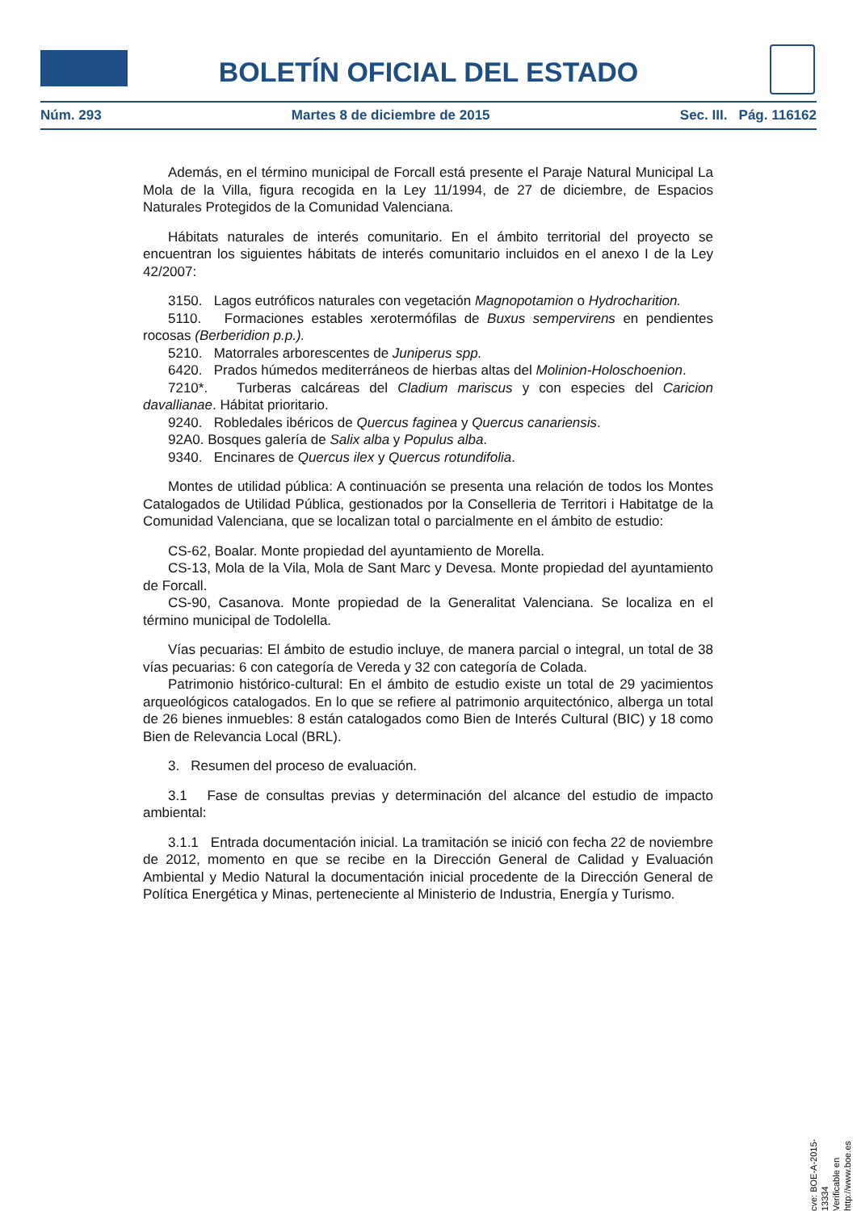BOLETÍN OFICIAL DEL ESTADO
Núm. 293 Martes 8 de diciembre de 2015 Sec. III. Pág. 116162
Además, en el término municipal de Forcall está presente el Paraje Natural Municipal La Mola de la Villa, figura recogida en la Ley 11/1994, de 27 de diciembre, de Espacios Naturales Protegidos de la Comunidad Valenciana.
Hábitats naturales de interés comunitario. En el ámbito territorial del proyecto se encuentran los siguientes hábitats de interés comunitario incluidos en el anexo I de la Ley 42/2007:
3150. Lagos eutróficos naturales con vegetación Magnopotamion o Hydrocharition.
5110. Formaciones estables xerotermófilas de Buxus sempervirens en pendientes rocosas (Berberidion p.p.).
5210. Matorrales arborescentes de Juniperus spp.
6420. Prados húmedos mediterráneos de hierbas altas del Molinion-Holoschoenion.
7210*. Turberas calcáreas del Cladium mariscus y con especies del Caricion davallianae. Hábitat prioritario.
9240. Robledales ibéricos de Quercus faginea y Quercus canariensis.
92A0. Bosques galería de Salix alba y Populus alba.
9340. Encinares de Quercus ilex y Quercus rotundifolia.
Montes de utilidad pública: A continuación se presenta una relación de todos los Montes Catalogados de Utilidad Pública, gestionados por la Conselleria de Territori i Habitatge de la Comunidad Valenciana, que se localizan total o parcialmente en el ámbito de estudio:
CS-62, Boalar. Monte propiedad del ayuntamiento de Morella.
CS-13, Mola de la Vila, Mola de Sant Marc y Devesa. Monte propiedad del ayuntamiento de Forcall.
CS-90, Casanova. Monte propiedad de la Generalitat Valenciana. Se localiza en el término municipal de Todolella.
Vías pecuarias: El ámbito de estudio incluye, de manera parcial o integral, un total de 38 vías pecuarias: 6 con categoría de Vereda y 32 con categoría de Colada.
Patrimonio histórico-cultural: En el ámbito de estudio existe un total de 29 yacimientos arqueológicos catalogados. En lo que se refiere al patrimonio arquitectónico, alberga un total de 26 bienes inmuebles: 8 están catalogados como Bien de Interés Cultural (BIC) y 18 como Bien de Relevancia Local (BRL).
3. Resumen del proceso de evaluación.
3.1 Fase de consultas previas y determinación del alcance del estudio de impacto ambiental:
3.1.1 Entrada documentación inicial. La tramitación se inició con fecha 22 de noviembre de 2012, momento en que se recibe en la Dirección General de Calidad y Evaluación Ambiental y Medio Natural la documentación inicial procedente de la Dirección General de Política Energética y Minas, perteneciente al Ministerio de Industria, Energía y Turismo.
cve: BOE-A-2015-13334
Verificable en http://www.boe.es